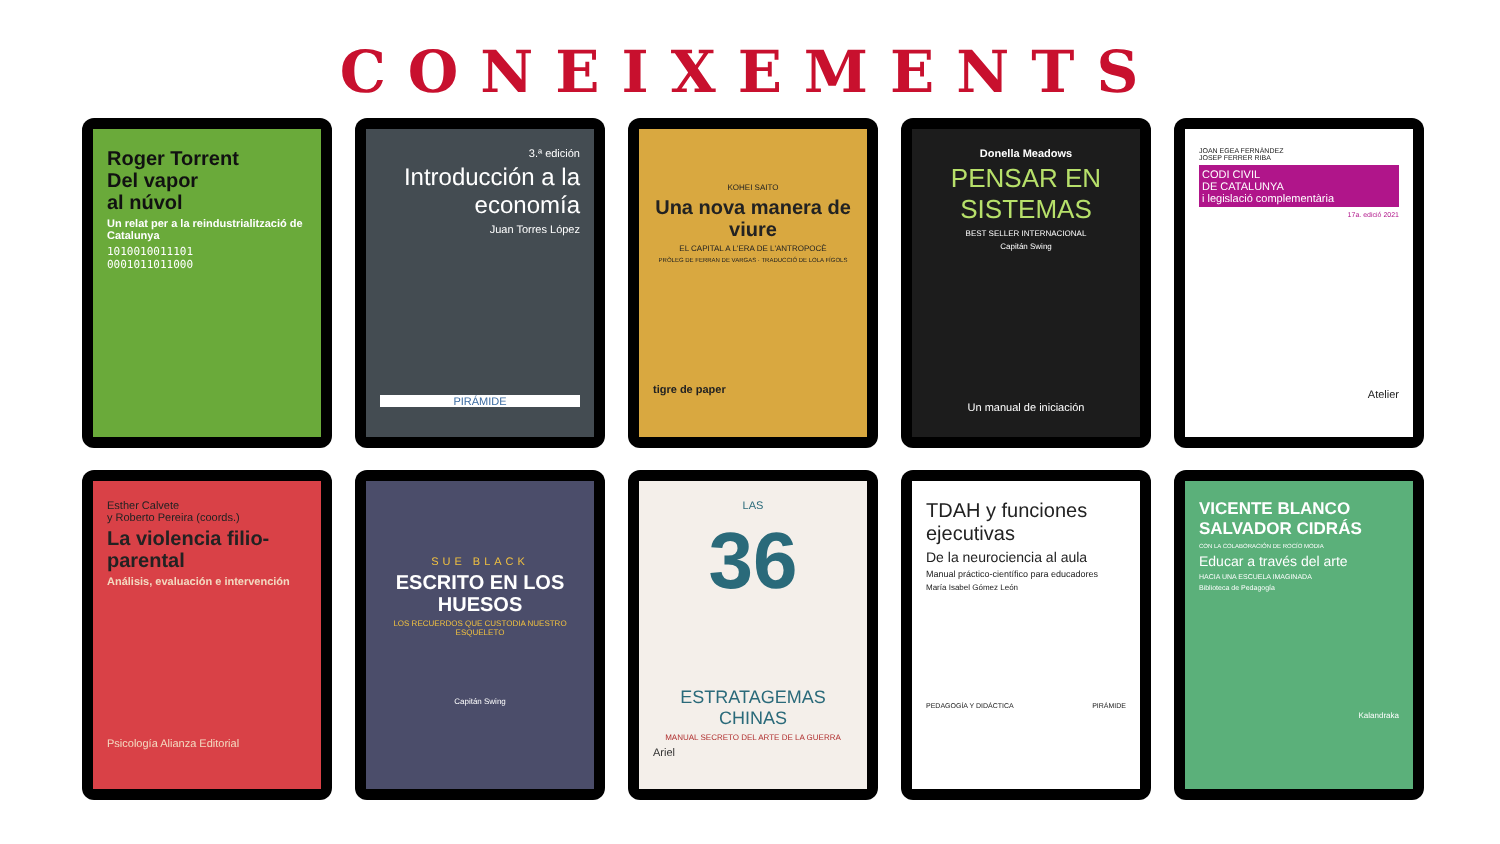CONEIXEMENTS
Roger Torrent
Del vapor
al núvol
Un relat per a la reindustrialització de Catalunya
1010010011101
0001011011000
3.ª edición
Introducción a la economía
Juan Torres López
PIRÁMIDE
KOHEI SAITO
Una nova manera de viure
EL CAPITAL A L'ERA DE L'ANTROPOCÈ
PRÒLEG DE FERRAN DE VARGAS · TRADUCCIÓ DE LOLA FÍGOLS
tigre de paper
Donella Meadows
PENSAR EN SISTEMAS
BEST SELLER INTERNACIONAL
Capitán Swing
Un manual de iniciación
JOAN EGEA FERNÀNDEZ
JOSEP FERRER RIBA
CODI CIVIL
DE CATALUNYA
i legislació complementària
17a. edició 2021
Atelier
Esther Calvete
y Roberto Pereira (coords.)
La violencia filio-parental
Análisis, evaluación e intervención
Psicología Alianza Editorial
SUE BLACK
ESCRITO EN LOS HUESOS
LOS RECUERDOS QUE CUSTODIA NUESTRO ESQUELETO
Capitán Swing
LAS
36
ESTRATAGEMAS CHINAS
MANUAL SECRETO DEL ARTE DE LA GUERRA
Ariel
TDAH y funciones ejecutivas
De la neurociencia al aula
Manual práctico-científico para educadores
María Isabel Gómez León
PEDAGOGÍA Y DIDÁCTICA PIRÁMIDE
VICENTE BLANCO
SALVADOR CIDRÁS
CON LA COLABORACIÓN DE ROCÍO MODIA
Educar a través del arte
HACIA UNA ESCUELA IMAGINADA
Biblioteca de Pedagogía
Kalandraka